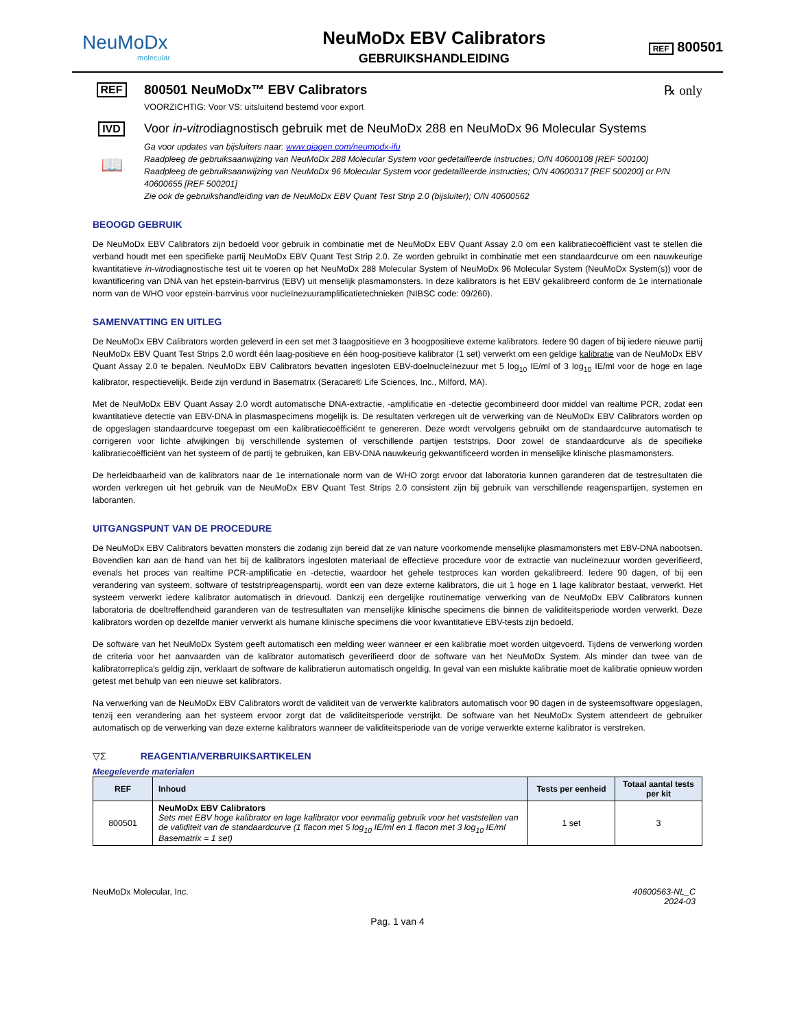NeuMoDx
molecular
NeuMoDx EBV Calibrators
GEBRUIKSHANDLEIDING
REF 800501
REF
800501 NeuMoDx™ EBV Calibrators ℞ only
VOORZICHTIG: Voor VS: uitsluitend bestemd voor export
IVD Voor in-vitrodiagnostisch gebruik met de NeuMoDx 288 en NeuMoDx 96 Molecular Systems
📖
Ga voor updates van bijsluiters naar: www.qiagen.com/neumodx-ifu
Raadpleeg de gebruiksaanwijzing van NeuMoDx 288 Molecular System voor gedetailleerde instructies; O/N 40600108 [REF 500100]
Raadpleeg de gebruiksaanwijzing van NeuMoDx 96 Molecular System voor gedetailleerde instructies; O/N 40600317 [REF 500200] or P/N 40600655 [REF 500201]
Zie ook de gebruikshandleiding van de NeuMoDx EBV Quant Test Strip 2.0 (bijsluiter); O/N 40600562
BEOOGD GEBRUIK
De NeuMoDx EBV Calibrators zijn bedoeld voor gebruik in combinatie met de NeuMoDx EBV Quant Assay 2.0 om een kalibratiecoëfficiënt vast te stellen die verband houdt met een specifieke partij NeuMoDx EBV Quant Test Strip 2.0. Ze worden gebruikt in combinatie met een standaardcurve om een nauwkeurige kwantitatieve in-vitrodiagnostische test uit te voeren op het NeuMoDx 288 Molecular System of NeuMoDx 96 Molecular System (NeuMoDx System(s)) voor de kwantificering van DNA van het epstein-barrvirus (EBV) uit menselijk plasmamonsters. In deze kalibrators is het EBV gekalibreerd conform de 1e internationale norm van de WHO voor epstein-barrvirus voor nucleïnezuuramplificatietechnieken (NIBSC code: 09/260).
SAMENVATTING EN UITLEG
De NeuMoDx EBV Calibrators worden geleverd in een set met 3 laagpositieve en 3 hoogpositieve externe kalibrators. Iedere 90 dagen of bij iedere nieuwe partij NeuMoDx EBV Quant Test Strips 2.0 wordt één laag-positieve en één hoog-positieve kalibrator (1 set) verwerkt om een geldige kalibratie van de NeuMoDx EBV Quant Assay 2.0 te bepalen. NeuMoDx EBV Calibrators bevatten ingesloten EBV-doelnucleïnezuur met 5 log<sub>10</sub> IE/ml of 3 log<sub>10</sub> IE/ml voor de hoge en lage kalibrator, respectievelijk. Beide zijn verdund in Basematrix (Seracare® Life Sciences, Inc., Milford, MA).
Met de NeuMoDx EBV Quant Assay 2.0 wordt automatische DNA-extractie, -amplificatie en -detectie gecombineerd door middel van realtime PCR, zodat een kwantitatieve detectie van EBV-DNA in plasmaspecimens mogelijk is. De resultaten verkregen uit de verwerking van de NeuMoDx EBV Calibrators worden op de opgeslagen standaardcurve toegepast om een kalibratiecoëfficiënt te genereren. Deze wordt vervolgens gebruikt om de standaardcurve automatisch te corrigeren voor lichte afwijkingen bij verschillende systemen of verschillende partijen teststrips. Door zowel de standaardcurve als de specifieke kalibratiecoëfficiënt van het systeem of de partij te gebruiken, kan EBV-DNA nauwkeurig gekwantificeerd worden in menselijke klinische plasmamonsters.
De herleidbaarheid van de kalibrators naar de 1e internationale norm van de WHO zorgt ervoor dat laboratoria kunnen garanderen dat de testresultaten die worden verkregen uit het gebruik van de NeuMoDx EBV Quant Test Strips 2.0 consistent zijn bij gebruik van verschillende reagenspartijen, systemen en laboranten.
UITGANGSPUNT VAN DE PROCEDURE
De NeuMoDx EBV Calibrators bevatten monsters die zodanig zijn bereid dat ze van nature voorkomende menselijke plasmamonsters met EBV-DNA nabootsen. Bovendien kan aan de hand van het bij de kalibrators ingesloten materiaal de effectieve procedure voor de extractie van nucleïnezuur worden geverifieerd, evenals het proces van realtime PCR-amplificatie en -detectie, waardoor het gehele testproces kan worden gekalibreerd. Iedere 90 dagen, of bij een verandering van systeem, software of teststripreagenspartij, wordt een van deze externe kalibrators, die uit 1 hoge en 1 lage kalibrator bestaat, verwerkt. Het systeem verwerkt iedere kalibrator automatisch in drievoud. Dankzij een dergelijke routinematige verwerking van de NeuMoDx EBV Calibrators kunnen laboratoria de doeltreffendheid garanderen van de testresultaten van menselijke klinische specimens die binnen de validiteitsperiode worden verwerkt. Deze kalibrators worden op dezelfde manier verwerkt als humane klinische specimens die voor kwantitatieve EBV-tests zijn bedoeld.
De software van het NeuMoDx System geeft automatisch een melding weer wanneer er een kalibratie moet worden uitgevoerd. Tijdens de verwerking worden de criteria voor het aanvaarden van de kalibrator automatisch geverifieerd door de software van het NeuMoDx System. Als minder dan twee van de kalibratorreplica's geldig zijn, verklaart de software de kalibratierun automatisch ongeldig. In geval van een mislukte kalibratie moet de kalibratie opnieuw worden getest met behulp van een nieuwe set kalibrators.
Na verwerking van de NeuMoDx EBV Calibrators wordt de validiteit van de verwerkte kalibrators automatisch voor 90 dagen in de systeemsoftware opgeslagen, tenzij een verandering aan het systeem ervoor zorgt dat de validiteitsperiode verstrijkt. De software van het NeuMoDx System attendeert de gebruiker automatisch op de verwerking van deze externe kalibrators wanneer de validiteitsperiode van de vorige verwerkte externe kalibrator is verstreken.
▽Σ REAGENTIA/VERBRUIKSARTIKELEN
Meegeleverde materialen
| REF | Inhoud | Tests per eenheid | Totaal aantal tests per kit |
| --- | --- | --- | --- |
| 800501 | NeuMoDx EBV Calibrators Sets met EBV hoge kalibrator en lage kalibrator voor eenmalig gebruik voor het vaststellen van de validiteit van de standaardcurve (1 flacon met 5 log<sub>10</sub> IE/ml en 1 flacon met 3 log<sub>10</sub> IE/ml Basematrix = 1 set) | 1 set | 3 |
NeuMoDx Molecular, Inc. 40600563-NL_C
2024-03
Pag. 1 van 4